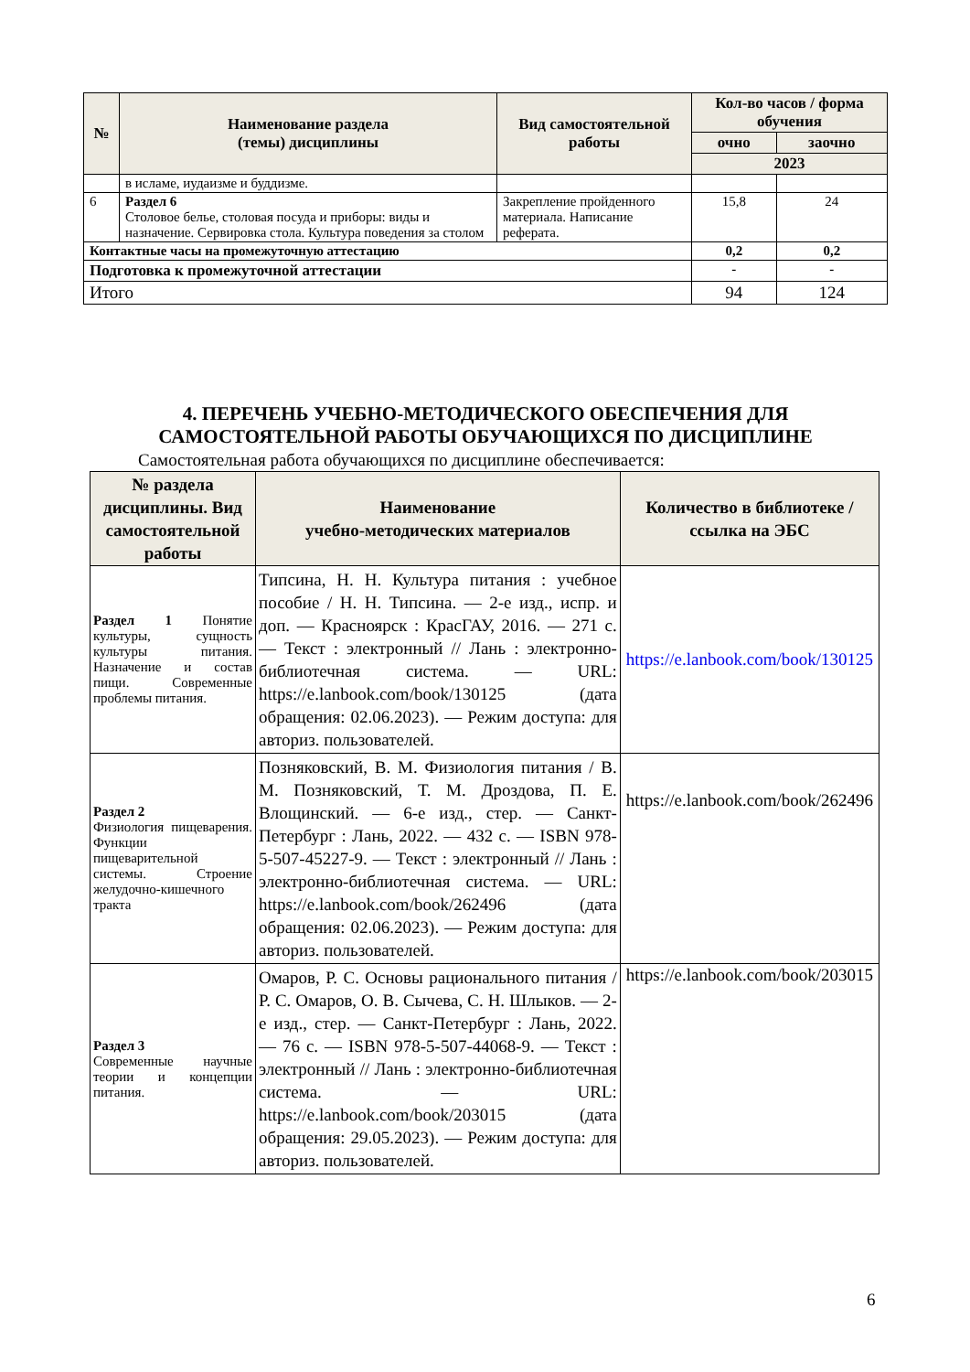| № | Наименование раздела (темы) дисциплины | Вид самостоятельной работы | Кол-во часов / форма обучения | |
| --- | --- | --- | --- | --- |
| | | | очно | заочно |
| | | | 2023 | |
| | в исламе, иудаизме и буддизме. | | | |
| 6 | Раздел 6 Столовое белье, столовая посуда и приборы: виды и назначение. Сервировка стола. Культура поведения за столом | Закрепление пройденного материала. Написание реферата. | 15,8 | 24 |
| Контактные часы на промежуточную аттестацию | | | 0,2 | 0,2 |
| Подготовка к промежуточной аттестации | | | - | - |
| Итого | | | 94 | 124 |
4. ПЕРЕЧЕНЬ УЧЕБНО-МЕТОДИЧЕСКОГО ОБЕСПЕЧЕНИЯ ДЛЯ
САМОСТОЯТЕЛЬНОЙ РАБОТЫ ОБУЧАЮЩИХСЯ ПО ДИСЦИПЛИНЕ
Самостоятельная работа обучающихся по дисциплине обеспечивается:
| № раздела дисциплины. Вид самостоятельной работы | Наименование учебно-методических материалов | Количество в библиотеке / ссылка на ЭБС |
| --- | --- | --- |
| Раздел 1 Понятие культуры, сущность культуры питания. Назначение и состав пищи. Современные проблемы питания. | Типсина, Н. Н. Культура питания : учебное пособие / Н. Н. Типсина. — 2-е изд., испр. и доп. — Красноярск : КрасГАУ, 2016. — 271 с. — Текст : электронный // Лань : электронно-библиотечная система. — URL: https://e.lanbook.com/book/130125 (дата обращения: 02.06.2023). — Режим доступа: для авториз. пользователей. | https://e.lanbook.com/book/130125 |
| Раздел 2 Физиология пищеварения. Функции пищеварительной системы. Строение желудочно-кишечного тракта | Позняковский, В. М. Физиология питания / В. М. Позняковский, Т. М. Дроздова, П. Е. Влощинский. — 6-е изд., стер. — Санкт-Петербург : Лань, 2022. — 432 с. — ISBN 978-5-507-45227-9. — Текст : электронный // Лань : электронно-библиотечная система. — URL: https://e.lanbook.com/book/262496 (дата обращения: 02.06.2023). — Режим доступа: для авториз. пользователей. | https://e.lanbook.com/book/262496 |
| Раздел 3 Современные научные теории и концепции питания. | Омаров, Р. С. Основы рационального питания / Р. С. Омаров, О. В. Сычева, С. Н. Шлыков. — 2-е изд., стер. — Санкт-Петербург : Лань, 2022. — 76 с. — ISBN 978-5-507-44068-9. — Текст : электронный // Лань : электронно-библиотечная система. — URL: https://e.lanbook.com/book/203015 (дата обращения: 29.05.2023). — Режим доступа: для авториз. пользователей. | https://e.lanbook.com/book/203015 |
6